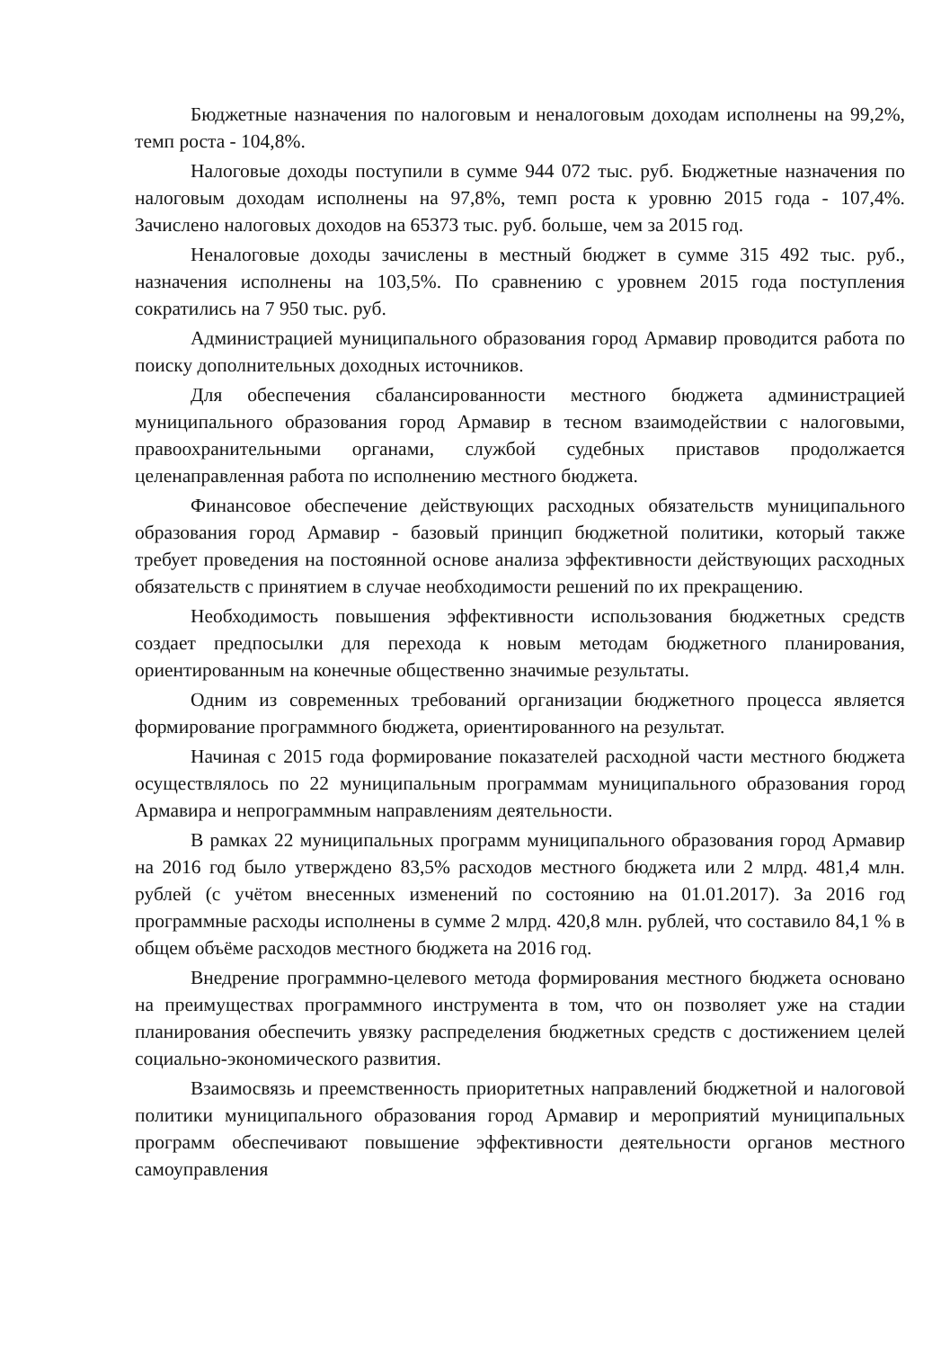Бюджетные назначения по налоговым и неналоговым доходам исполнены на 99,2%, темп роста - 104,8%.
Налоговые доходы поступили в сумме 944 072 тыс. руб. Бюджетные назначения по налоговым доходам исполнены на 97,8%, темп роста к уровню 2015 года - 107,4%. Зачислено налоговых доходов на 65373 тыс. руб. больше, чем за 2015 год.
Неналоговые доходы зачислены в местный бюджет в сумме 315 492 тыс. руб., назначения исполнены на 103,5%. По сравнению с уровнем 2015 года поступления сократились на 7 950 тыс. руб.
Администрацией муниципального образования город Армавир проводится работа по поиску дополнительных доходных источников.
Для обеспечения сбалансированности местного бюджета администрацией муниципального образования город Армавир в тесном взаимодействии с налоговыми, правоохранительными органами, службой судебных приставов продолжается целенаправленная работа по исполнению местного бюджета.
Финансовое обеспечение действующих расходных обязательств муниципального образования город Армавир - базовый принцип бюджетной политики, который также требует проведения на постоянной основе анализа эффективности действующих расходных обязательств с принятием в случае необходимости решений по их прекращению.
Необходимость повышения эффективности использования бюджетных средств создает предпосылки для перехода к новым методам бюджетного планирования, ориентированным на конечные общественно значимые результаты.
Одним из современных требований организации бюджетного процесса является формирование программного бюджета, ориентированного на результат.
Начиная с 2015 года формирование показателей расходной части местного бюджета осуществлялось по 22 муниципальным программам муниципального образования город Армавира и непрограммным направлениям деятельности.
В рамках 22 муниципальных программ муниципального образования город Армавир на 2016 год было утверждено 83,5% расходов местного бюджета или 2 млрд. 481,4 млн. рублей (с учётом внесенных изменений по состоянию на 01.01.2017). За 2016 год программные расходы исполнены в сумме 2 млрд. 420,8 млн. рублей, что составило 84,1 % в общем объёме расходов местного бюджета на 2016 год.
Внедрение программно-целевого метода формирования местного бюджета основано на преимуществах программного инструмента в том, что он позволяет уже на стадии планирования обеспечить увязку распределения бюджетных средств с достижением целей социально-экономического развития.
Взаимосвязь и преемственность приоритетных направлений бюджетной и налоговой политики муниципального образования город Армавир и мероприятий муниципальных программ обеспечивают повышение эффективности деятельности органов местного самоуправления